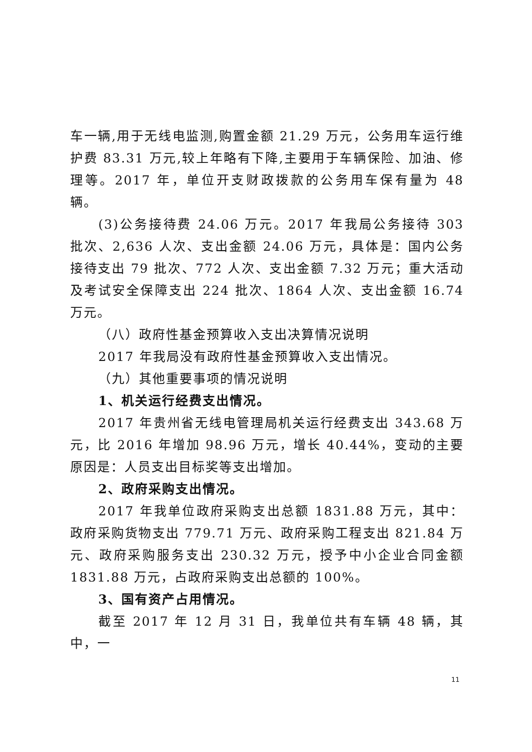车一辆,用于无线电监测,购置金额 21.29 万元，公务用车运行维护费 83.31 万元,较上年略有下降,主要用于车辆保险、加油、修理等。2017 年，单位开支财政拨款的公务用车保有量为 48 辆。
(3)公务接待费 24.06 万元。2017 年我局公务接待 303 批次、2,636 人次、支出金额 24.06 万元，具体是：国内公务接待支出 79 批次、772 人次、支出金额 7.32 万元；重大活动及考试安全保障支出 224 批次、1864 人次、支出金额 16.74 万元。
（八）政府性基金预算收入支出决算情况说明
2017 年我局没有政府性基金预算收入支出情况。
（九）其他重要事项的情况说明
1、机关运行经费支出情况。
2017 年贵州省无线电管理局机关运行经费支出 343.68 万元，比 2016 年增加 98.96 万元，增长 40.44%，变动的主要原因是：人员支出目标奖等支出增加。
2、政府采购支出情况。
2017 年我单位政府采购支出总额 1831.88 万元，其中：政府采购货物支出 779.71 万元、政府采购工程支出 821.84 万元、政府采购服务支出 230.32 万元，授予中小企业合同金额 1831.88 万元，占政府采购支出总额的 100%。
3、国有资产占用情况。
截至 2017 年 12 月 31 日，我单位共有车辆 48 辆，其中，一
11